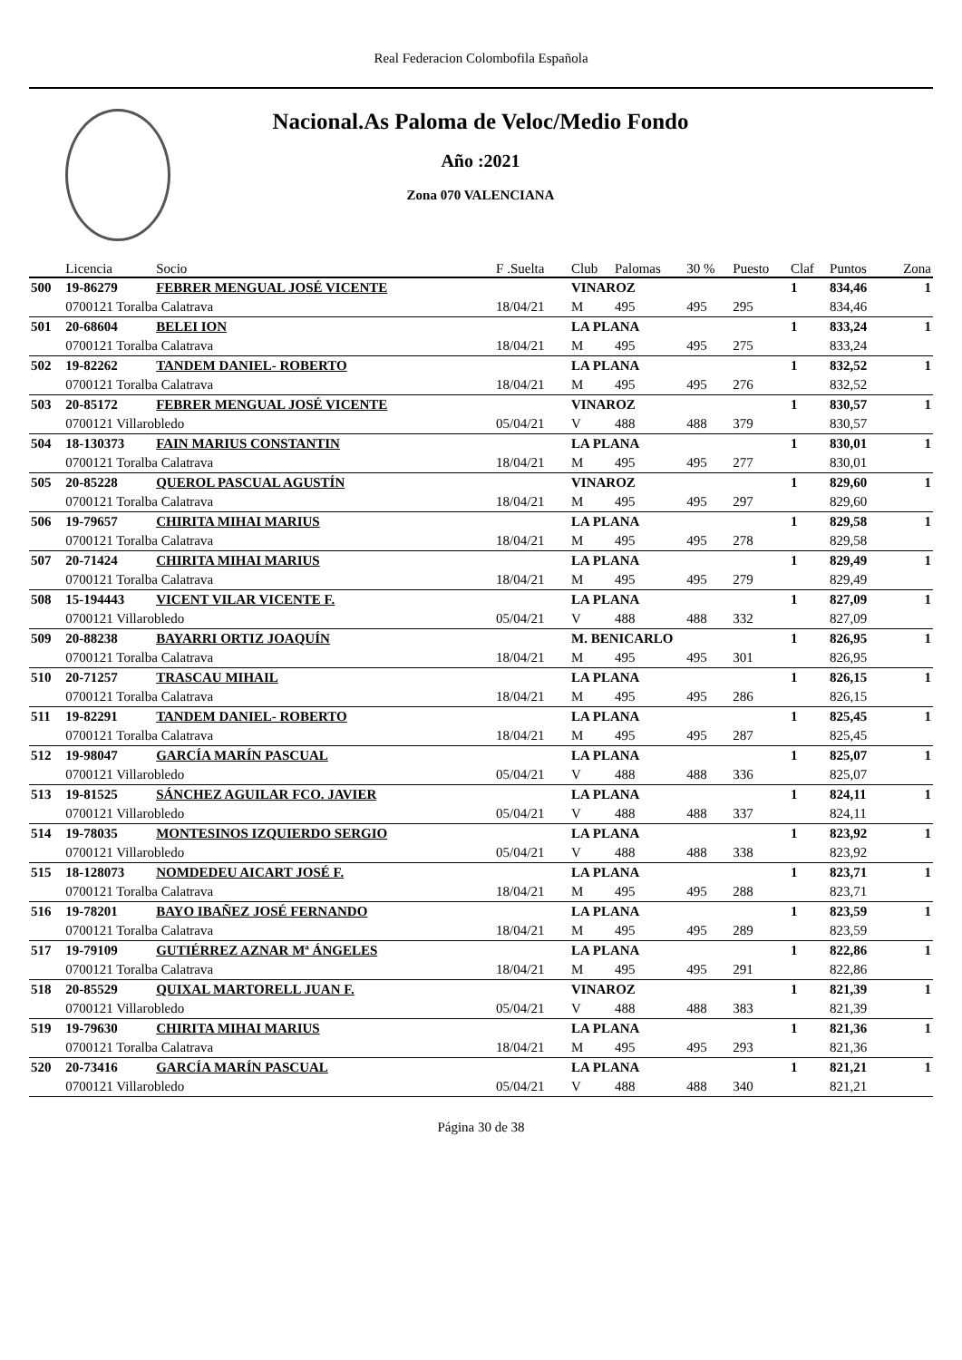Real Federacion Colombofila Española
Nacional.As Paloma de Veloc/Medio Fondo
Año :2021
Zona 070 VALENCIANA
| | Licencia | Socio | F .Suelta | Club | Palomas | 30 % | Puesto | Claf | Puntos | Zona |
| --- | --- | --- | --- | --- | --- | --- | --- | --- | --- | --- |
| 500 | 19-86279 | FEBRER MENGUAL JOSÉ VICENTE | | VINAROZ | | | | 1 | 834,46 | 1 |
| | 0700121 Toralba Calatrava | | 18/04/21 | M | 495 | 495 | 295 | | 834,46 | |
| 501 | 20-68604 | BELEI ION | | LA PLANA | | | | 1 | 833,24 | 1 |
| | 0700121 Toralba Calatrava | | 18/04/21 | M | 495 | 495 | 275 | | 833,24 | |
| 502 | 19-82262 | TANDEM DANIEL- ROBERTO | | LA PLANA | | | | 1 | 832,52 | 1 |
| | 0700121 Toralba Calatrava | | 18/04/21 | M | 495 | 495 | 276 | | 832,52 | |
| 503 | 20-85172 | FEBRER MENGUAL JOSÉ VICENTE | | VINAROZ | | | | 1 | 830,57 | 1 |
| | 0700121 Villarobledo | | 05/04/21 | V | 488 | 488 | 379 | | 830,57 | |
| 504 | 18-130373 | FAIN MARIUS CONSTANTIN | | LA PLANA | | | | 1 | 830,01 | 1 |
| | 0700121 Toralba Calatrava | | 18/04/21 | M | 495 | 495 | 277 | | 830,01 | |
| 505 | 20-85228 | QUEROL PASCUAL AGUSTÍN | | VINAROZ | | | | 1 | 829,60 | 1 |
| | 0700121 Toralba Calatrava | | 18/04/21 | M | 495 | 495 | 297 | | 829,60 | |
| 506 | 19-79657 | CHIRITA MIHAI MARIUS | | LA PLANA | | | | 1 | 829,58 | 1 |
| | 0700121 Toralba Calatrava | | 18/04/21 | M | 495 | 495 | 278 | | 829,58 | |
| 507 | 20-71424 | CHIRITA MIHAI MARIUS | | LA PLANA | | | | 1 | 829,49 | 1 |
| | 0700121 Toralba Calatrava | | 18/04/21 | M | 495 | 495 | 279 | | 829,49 | |
| 508 | 15-194443 | VICENT VILAR VICENTE F. | | LA PLANA | | | | 1 | 827,09 | 1 |
| | 0700121 Villarobledo | | 05/04/21 | V | 488 | 488 | 332 | | 827,09 | |
| 509 | 20-88238 | BAYARRI ORTIZ JOAQUÍN | | M. BENICARLO | | | | 1 | 826,95 | 1 |
| | 0700121 Toralba Calatrava | | 18/04/21 | M | 495 | 495 | 301 | | 826,95 | |
| 510 | 20-71257 | TRASCAU MIHAIL | | LA PLANA | | | | 1 | 826,15 | 1 |
| | 0700121 Toralba Calatrava | | 18/04/21 | M | 495 | 495 | 286 | | 826,15 | |
| 511 | 19-82291 | TANDEM DANIEL- ROBERTO | | LA PLANA | | | | 1 | 825,45 | 1 |
| | 0700121 Toralba Calatrava | | 18/04/21 | M | 495 | 495 | 287 | | 825,45 | |
| 512 | 19-98047 | GARCÍA MARÍN PASCUAL | | LA PLANA | | | | 1 | 825,07 | 1 |
| | 0700121 Villarobledo | | 05/04/21 | V | 488 | 488 | 336 | | 825,07 | |
| 513 | 19-81525 | SÁNCHEZ AGUILAR FCO. JAVIER | | LA PLANA | | | | 1 | 824,11 | 1 |
| | 0700121 Villarobledo | | 05/04/21 | V | 488 | 488 | 337 | | 824,11 | |
| 514 | 19-78035 | MONTESINOS IZQUIERDO SERGIO | | LA PLANA | | | | 1 | 823,92 | 1 |
| | 0700121 Villarobledo | | 05/04/21 | V | 488 | 488 | 338 | | 823,92 | |
| 515 | 18-128073 | NOMDEDEU AICART JOSÉ F. | | LA PLANA | | | | 1 | 823,71 | 1 |
| | 0700121 Toralba Calatrava | | 18/04/21 | M | 495 | 495 | 288 | | 823,71 | |
| 516 | 19-78201 | BAYO IBAÑEZ JOSÉ FERNANDO | | LA PLANA | | | | 1 | 823,59 | 1 |
| | 0700121 Toralba Calatrava | | 18/04/21 | M | 495 | 495 | 289 | | 823,59 | |
| 517 | 19-79109 | GUTIÉRREZ AZNAR Mª ÁNGELES | | LA PLANA | | | | 1 | 822,86 | 1 |
| | 0700121 Toralba Calatrava | | 18/04/21 | M | 495 | 495 | 291 | | 822,86 | |
| 518 | 20-85529 | QUIXAL MARTORELL JUAN F. | | VINAROZ | | | | 1 | 821,39 | 1 |
| | 0700121 Villarobledo | | 05/04/21 | V | 488 | 488 | 383 | | 821,39 | |
| 519 | 19-79630 | CHIRITA MIHAI MARIUS | | LA PLANA | | | | 1 | 821,36 | 1 |
| | 0700121 Toralba Calatrava | | 18/04/21 | M | 495 | 495 | 293 | | 821,36 | |
| 520 | 20-73416 | GARCÍA MARÍN PASCUAL | | LA PLANA | | | | 1 | 821,21 | 1 |
| | 0700121 Villarobledo | | 05/04/21 | V | 488 | 488 | 340 | | 821,21 | |
Página 30 de 38